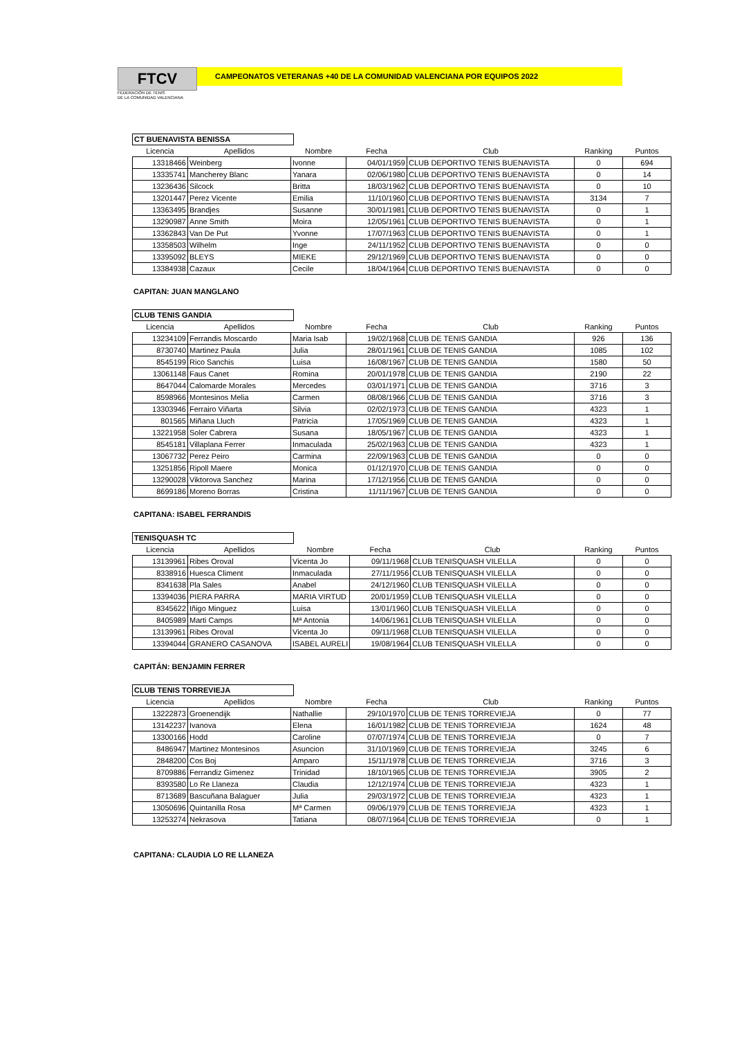FTCV
FEDERACIÓN DE TENIS
DE LA COMUNIDAD VALENCIANA
CAMPEONATOS VETERANAS +40 DE LA COMUNIDAD VALENCIANA POR EQUIPOS 2022
CT BUENAVISTA BENISSA
| Licencia | Apellidos | Nombre | Fecha | Club | Ranking | Puntos |
| --- | --- | --- | --- | --- | --- | --- |
| 13318466 | Weinberg | Ivonne | 04/01/1959 | CLUB DEPORTIVO TENIS BUENAVISTA | 0 | 694 |
| 13335741 | Mancherey Blanc | Yanara | 02/06/1980 | CLUB DEPORTIVO TENIS BUENAVISTA | 0 | 14 |
| 13236436 | Silcock | Britta | 18/03/1962 | CLUB DEPORTIVO TENIS BUENAVISTA | 0 | 10 |
| 13201447 | Perez Vicente | Emilia | 11/10/1960 | CLUB DEPORTIVO TENIS BUENAVISTA | 3134 | 7 |
| 13363495 | Brandjes | Susanne | 30/01/1981 | CLUB DEPORTIVO TENIS BUENAVISTA | 0 | 1 |
| 13290987 | Anne Smith | Moira | 12/05/1961 | CLUB DEPORTIVO TENIS BUENAVISTA | 0 | 1 |
| 13362843 | Van De Put | Yvonne | 17/07/1963 | CLUB DEPORTIVO TENIS BUENAVISTA | 0 | 1 |
| 13358503 | Wilhelm | Inge | 24/11/1952 | CLUB DEPORTIVO TENIS BUENAVISTA | 0 | 0 |
| 13395092 | BLEYS | MIEKE | 29/12/1969 | CLUB DEPORTIVO TENIS BUENAVISTA | 0 | 0 |
| 13384938 | Cazaux | Cecile | 18/04/1964 | CLUB DEPORTIVO TENIS BUENAVISTA | 0 | 0 |
CAPITAN: JUAN MANGLANO
CLUB TENIS GANDIA
| Licencia | Apellidos | Nombre | Fecha | Club | Ranking | Puntos |
| --- | --- | --- | --- | --- | --- | --- |
| 13234109 | Ferrandis Moscardo | Maria Isab | 19/02/1968 | CLUB DE TENIS GANDIA | 926 | 136 |
| 8730740 | Martinez Paula | Julia | 28/01/1961 | CLUB DE TENIS GANDIA | 1085 | 102 |
| 8545199 | Rico Sanchis | Luisa | 16/08/1967 | CLUB DE TENIS GANDIA | 1580 | 50 |
| 13061148 | Faus Canet | Romina | 20/01/1978 | CLUB DE TENIS GANDIA | 2190 | 22 |
| 8647044 | Calomarde Morales | Mercedes | 03/01/1971 | CLUB DE TENIS GANDIA | 3716 | 3 |
| 8598966 | Montesinos Melia | Carmen | 08/08/1966 | CLUB DE TENIS GANDIA | 3716 | 3 |
| 13303946 | Ferrairo Viñarta | Silvia | 02/02/1973 | CLUB DE TENIS GANDIA | 4323 | 1 |
| 801565 | Miñana Lluch | Patricia | 17/05/1969 | CLUB DE TENIS GANDIA | 4323 | 1 |
| 13221958 | Soler Cabrera | Susana | 18/05/1967 | CLUB DE TENIS GANDIA | 4323 | 1 |
| 8545181 | Villaplana Ferrer | Inmaculada | 25/02/1963 | CLUB DE TENIS GANDIA | 4323 | 1 |
| 13067732 | Perez Peiro | Carmina | 22/09/1963 | CLUB DE TENIS GANDIA | 0 | 0 |
| 13251856 | Ripoll Maere | Monica | 01/12/1970 | CLUB DE TENIS GANDIA | 0 | 0 |
| 13290028 | Viktorova Sanchez | Marina | 17/12/1956 | CLUB DE TENIS GANDIA | 0 | 0 |
| 8699186 | Moreno Borras | Cristina | 11/11/1967 | CLUB DE TENIS GANDIA | 0 | 0 |
CAPITANA: ISABEL FERRANDIS
TENISQUASH TC
| Licencia | Apellidos | Nombre | Fecha | Club | Ranking | Puntos |
| --- | --- | --- | --- | --- | --- | --- |
| 13139961 | Ribes Oroval | Vicenta Jo | 09/11/1968 | CLUB TENISQUASH VILELLA | 0 | 0 |
| 8338916 | Huesca Climent | Inmaculada | 27/11/1956 | CLUB TENISQUASH VILELLA | 0 | 0 |
| 8341638 | Pla Sales | Anabel | 24/12/1960 | CLUB TENISQUASH VILELLA | 0 | 0 |
| 13394036 | PIERA PARRA | MARIA VIRTUD | 20/01/1959 | CLUB TENISQUASH VILELLA | 0 | 0 |
| 8345622 | Iñigo Minguez | Luisa | 13/01/1960 | CLUB TENISQUASH VILELLA | 0 | 0 |
| 8405989 | Marti Camps | Mª Antonia | 14/06/1961 | CLUB TENISQUASH VILELLA | 0 | 0 |
| 13139961 | Ribes Oroval | Vicenta Jo | 09/11/1968 | CLUB TENISQUASH VILELLA | 0 | 0 |
| 13394044 | GRANERO CASANOVA | ISABEL AURELI | 19/08/1964 | CLUB TENISQUASH VILELLA | 0 | 0 |
CAPITÁN: BENJAMIN FERRER
CLUB TENIS TORREVIEJA
| Licencia | Apellidos | Nombre | Fecha | Club | Ranking | Puntos |
| --- | --- | --- | --- | --- | --- | --- |
| 13222873 | Groenendijk | Nathallie | 29/10/1970 | CLUB DE TENIS TORREVIEJA | 0 | 77 |
| 13142237 | Ivanova | Elena | 16/01/1982 | CLUB DE TENIS TORREVIEJA | 1624 | 48 |
| 13300166 | Hodd | Caroline | 07/07/1974 | CLUB DE TENIS TORREVIEJA | 0 | 7 |
| 8486947 | Martinez Montesinos | Asuncion | 31/10/1969 | CLUB DE TENIS TORREVIEJA | 3245 | 6 |
| 2848200 | Cos Boj | Amparo | 15/11/1978 | CLUB DE TENIS TORREVIEJA | 3716 | 3 |
| 8709886 | Ferrandiz Gimenez | Trinidad | 18/10/1965 | CLUB DE TENIS TORREVIEJA | 3905 | 2 |
| 8393580 | Lo Re Llaneza | Claudia | 12/12/1974 | CLUB DE TENIS TORREVIEJA | 4323 | 1 |
| 8713689 | Bascuñana Balaguer | Julia | 29/03/1972 | CLUB DE TENIS TORREVIEJA | 4323 | 1 |
| 13050696 | Quintanilla Rosa | Mª Carmen | 09/06/1979 | CLUB DE TENIS TORREVIEJA | 4323 | 1 |
| 13253274 | Nekrasova | Tatiana | 08/07/1964 | CLUB DE TENIS TORREVIEJA | 0 | 1 |
CAPITANA: CLAUDIA LO RE LLANEZA